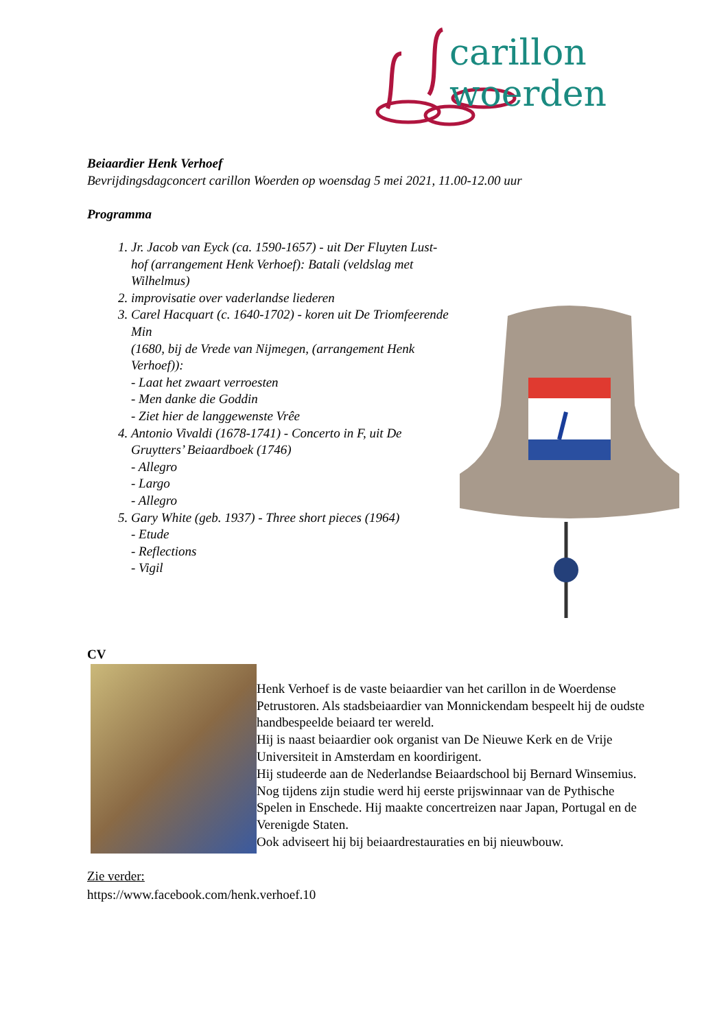carillon woerden
Beiaardier Henk Verhoef
Bevrijdingsdagconcert carillon Woerden op woensdag 5 mei 2021, 11.00-12.00 uur
Programma
1. Jr. Jacob van Eyck (ca. 1590-1657) - uit Der Fluyten Lust-hof (arrangement Henk Verhoef): Batali (veldslag met Wilhelmus)
2. improvisatie over vaderlandse liederen
3. Carel Hacquart (c. 1640-1702) - koren uit De Triomfeerende Min
(1680, bij de Vrede van Nijmegen, (arrangement Henk Verhoef)):
- Laat het zwaart verroesten
- Men danke die Goddin
- Ziet hier de langgewenste Vrêe
4. Antonio Vivaldi (1678-1741) - Concerto in F, uit De Gruytters’ Beiaardboek (1746)
- Allegro
- Largo
- Allegro
5. Gary White (geb. 1937) - Three short pieces (1964)
- Etude
- Reflections
- Vigil
CV
Henk Verhoef is de vaste beiaardier van het carillon in de Woerdense Petrustoren. Als stadsbeiaardier van Monnickendam bespeelt hij de oudste handbespeelde beiaard ter wereld.
Hij is naast beiaardier ook organist van De Nieuwe Kerk en de Vrije Universiteit in Amsterdam en koordirigent.
Hij studeerde aan de Nederlandse Beiaardschool bij Bernard Winsemius. Nog tijdens zijn studie werd hij eerste prijswinnaar van de Pythische Spelen in Enschede. Hij maakte concertreizen naar Japan, Portugal en de Verenigde Staten.
Ook adviseert hij bij beiaardrestauraties en bij nieuwbouw.
Zie verder:
https://www.facebook.com/henk.verhoef.10